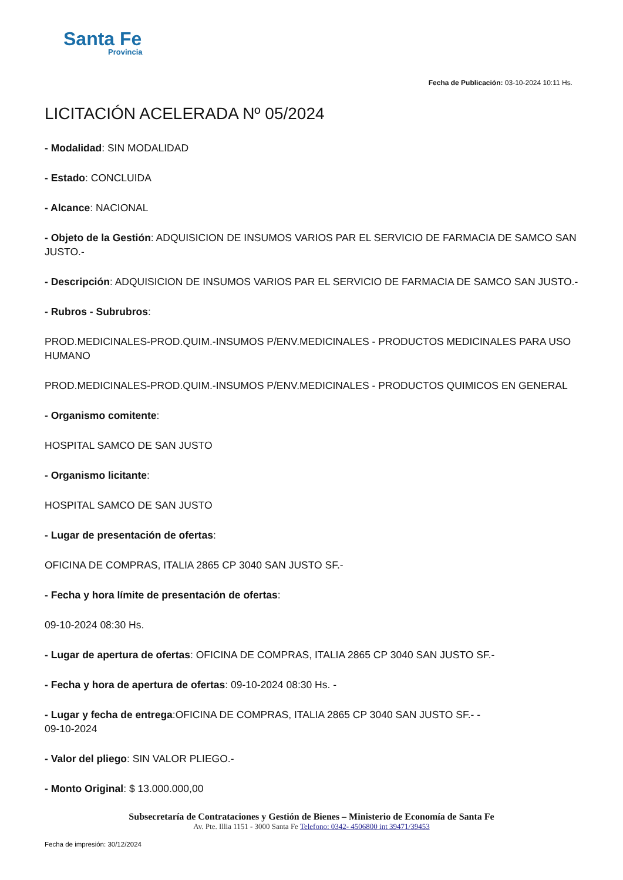Santa Fe
Provincia
Fecha de Publicación: 03-10-2024 10:11 Hs.
LICITACIÓN ACELERADA Nº 05/2024
- Modalidad: SIN MODALIDAD
- Estado: CONCLUIDA
- Alcance: NACIONAL
- Objeto de la Gestión: ADQUISICION DE INSUMOS VARIOS PAR EL SERVICIO DE FARMACIA DE SAMCO SAN JUSTO.-
- Descripción: ADQUISICION DE INSUMOS VARIOS PAR EL SERVICIO DE FARMACIA DE SAMCO SAN JUSTO.-
- Rubros - Subrubros:
PROD.MEDICINALES-PROD.QUIM.-INSUMOS P/ENV.MEDICINALES - PRODUCTOS MEDICINALES PARA USO HUMANO
PROD.MEDICINALES-PROD.QUIM.-INSUMOS P/ENV.MEDICINALES - PRODUCTOS QUIMICOS EN GENERAL
- Organismo comitente:
HOSPITAL SAMCO DE SAN JUSTO
- Organismo licitante:
HOSPITAL SAMCO DE SAN JUSTO
- Lugar de presentación de ofertas:
OFICINA DE COMPRAS, ITALIA 2865 CP 3040 SAN JUSTO SF.-
- Fecha y hora límite de presentación de ofertas:
09-10-2024 08:30 Hs.
- Lugar de apertura de ofertas: OFICINA DE COMPRAS, ITALIA 2865 CP 3040 SAN JUSTO SF.-
- Fecha y hora de apertura de ofertas: 09-10-2024 08:30 Hs. -
- Lugar y fecha de entrega:OFICINA DE COMPRAS, ITALIA 2865 CP 3040 SAN JUSTO SF.- -
09-10-2024
- Valor del pliego: SIN VALOR PLIEGO.-
- Monto Original: $ 13.000.000,00
Subsecretaría de Contrataciones y Gestión de Bienes – Ministerio de Economía de Santa Fe
Av. Pte. Illia 1151 - 3000 Santa Fe Telefono: 0342- 4506800 int 39471/39453
Fecha de impresión: 30/12/2024